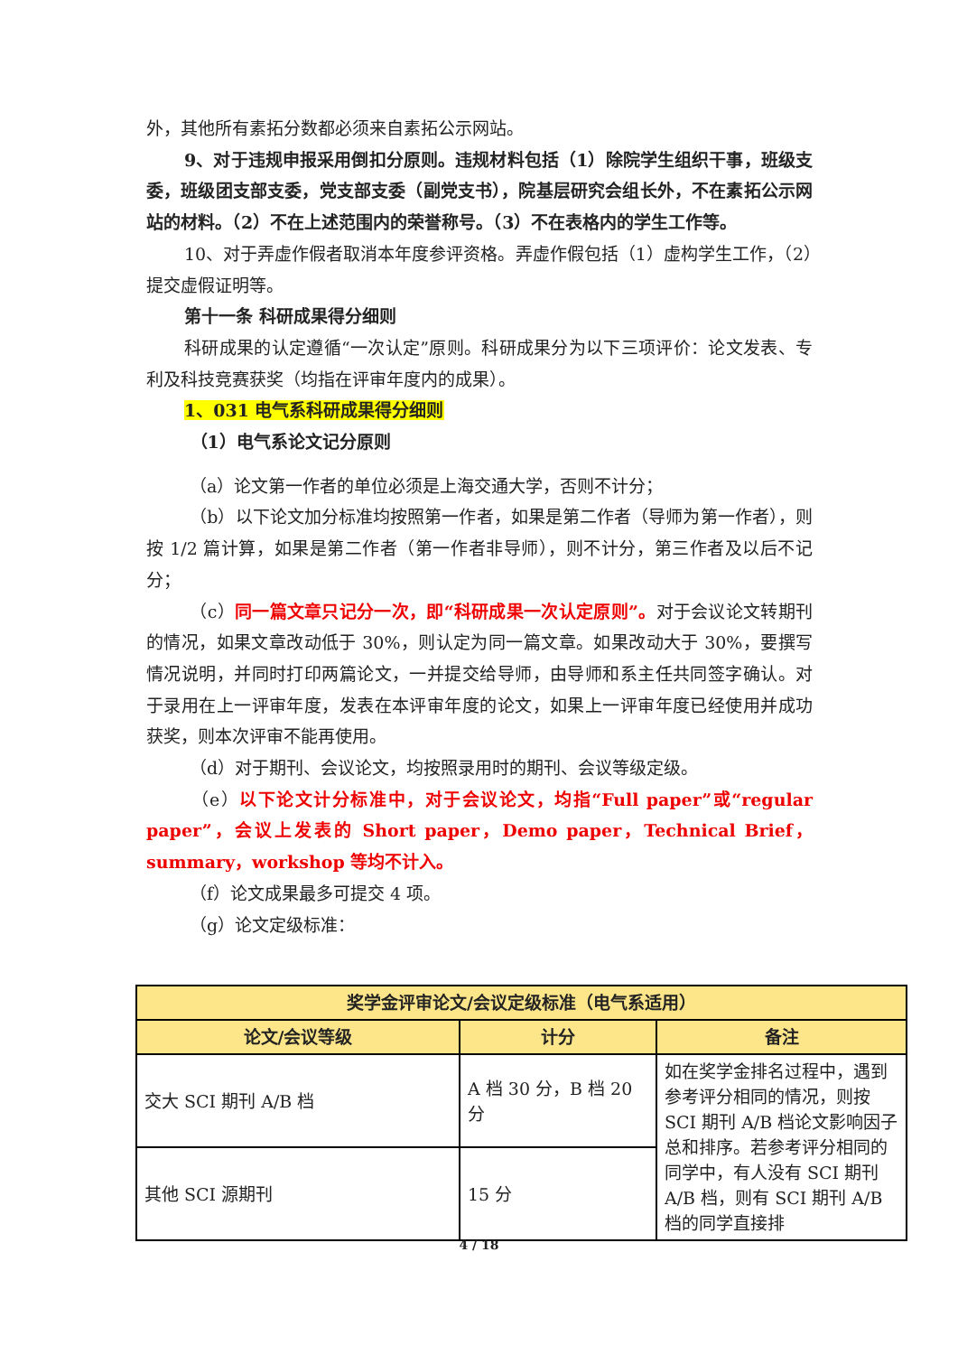外，其他所有素拓分数都必须来自素拓公示网站。
9、对于违规申报采用倒扣分原则。违规材料包括（1）除院学生组织干事，班级支委，班级团支部支委，党支部支委（副党支书），院基层研究会组长外，不在素拓公示网站的材料。（2）不在上述范围内的荣誉称号。（3）不在表格内的学生工作等。
10、对于弄虚作假者取消本年度参评资格。弄虚作假包括（1）虚构学生工作，（2）提交虚假证明等。
第十一条 科研成果得分细则
科研成果的认定遵循“一次认定”原则。科研成果分为以下三项评价：论文发表、专利及科技竞赛获奖（均指在评审年度内的成果）。
1、031 电气系科研成果得分细则
（1）电气系论文记分原则
（a）论文第一作者的单位必须是上海交通大学，否则不计分；
（b）以下论文加分标准均按照第一作者，如果是第二作者（导师为第一作者），则按 1/2 篇计算，如果是第二作者（第一作者非导师），则不计分，第三作者及以后不记分；
（c）同一篇文章只记分一次，即“科研成果一次认定原则”。对于会议论文转期刊的情况，如果文章改动低于 30%，则认定为同一篇文章。如果改动大于 30%，要撰写情况说明，并同时打印两篇论文，一并提交给导师，由导师和系主任共同签字确认。对于录用在上一评审年度，发表在本评审年度的论文，如果上一评审年度已经使用并成功获奖，则本次评审不能再使用。
（d）对于期刊、会议论文，均按照录用时的期刊、会议等级定级。
（e）以下论文计分标准中，对于会议论文，均指“Full paper”或“regular paper”，会议上发表的 Short paper，Demo paper，Technical Brief，summary，workshop 等均不计入。
（f）论文成果最多可提交 4 项。
（g）论文定级标准：
| 奖学金评审论文/会议定级标准（电气系适用） | | |
| --- | --- | --- |
| 论文/会议等级 | 计分 | 备注 |
| 交大 SCI 期刊 A/B 档 | A 档 30 分，B 档 20 分 | 如在奖学金排名过程中，遇到参考评分相同的情况，则按 SCI 期刊 A/B 档论文影响因子总和排序。若参考评分相同的同学中，有人没有 SCI 期刊 A/B 档，则有 SCI 期刊 A/B 档的同学直接排 |
| 其他 SCI 源期刊 | 15 分 | |
4 / 18